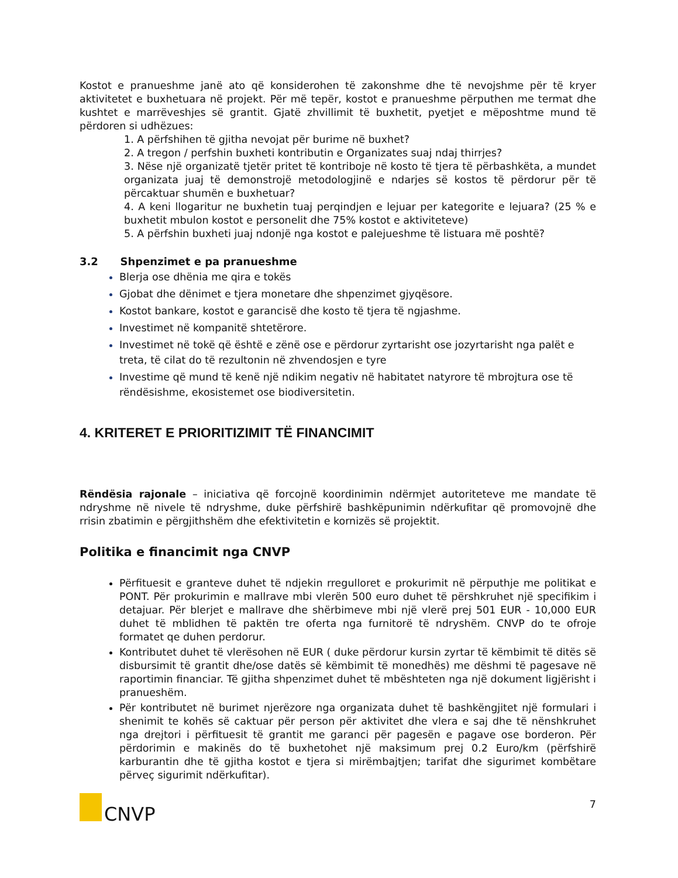Kostot e pranueshme janë ato që konsiderohen të zakonshme dhe të nevojshme për të kryer aktivitetet e buxhetuara në projekt. Për më tepër, kostot e pranueshme përputhen me termat dhe kushtet e marrëveshjes së grantit. Gjatë zhvillimit të buxhetit, pyetjet e mëposhtme mund të përdoren si udhëzues:
1. A përfshihen të gjitha nevojat për burime në buxhet?
2. A tregon / perfshin buxheti kontributin e Organizates suaj ndaj thirrjes?
3. Nëse një organizatë tjetër pritet të kontriboje në kosto të tjera të përbashkëta, a mundet organizata juaj të demonstrojë metodologjinë e ndarjes së kostos të përdorur për të përcaktuar shumën e buxhetuar?
4. A keni llogaritur ne buxhetin tuaj perqindjen e lejuar per kategorite e lejuara? (25 % e buxhetit mbulon kostot e personelit dhe 75% kostot e aktiviteteve)
5. A përfshin buxheti juaj ndonjë nga kostot e palejueshme të listuara më poshtë?
3.2 Shpenzimet e pa pranueshme
Blerja ose dhënia me qira e tokës
Gjobat dhe dënimet e tjera monetare dhe shpenzimet gjyqësore.
Kostot bankare, kostot e garancisë dhe kosto të tjera të ngjashme.
Investimet në kompanitë shtetërore.
Investimet në tokë që është e zënë ose e përdorur zyrtarisht ose jozyrtarisht nga palët e treta, të cilat do të rezultonin në zhvendosjen e tyre
Investime që mund të kenë një ndikim negativ në habitatet natyrore të mbrojtura ose të rëndësishme, ekosistemet ose biodiversitetin.
4. KRITERET E PRIORITIZIMIT TË FINANCIMIT
Rëndësia rajonale – iniciativa që forcojnë koordinimin ndërmjet autoriteteve me mandate të ndryshme në nivele të ndryshme, duke përfshirë bashkëpunimin ndërkufitar që promovojnë dhe rrisin zbatimin e përgjithshëm dhe efektivitetin e kornizës së projektit.
Politika e financimit nga CNVP
Përfituesit e granteve duhet të ndjekin rregulloret e prokurimit në përputhje me politikat e PONT. Për prokurimin e mallrave mbi vlerën 500 euro duhet të përshkruhet një specifikim i detajuar. Për blerjet e mallrave dhe shërbimeve mbi një vlerë prej 501 EUR - 10,000 EUR duhet të mblidhen të paktën tre oferta nga furnitorë të ndryshëm. CNVP do te ofroje formatet qe duhen perdorur.
Kontributet duhet të vlerësohen në EUR ( duke përdorur kursin zyrtar të këmbimit të ditës së disbursimit të grantit dhe/ose datës së këmbimit të monedhës) me dëshmi të pagesave në raportimin financiar. Të gjitha shpenzimet duhet të mbështeten nga një dokument ligjërisht i pranueshëm.
Për kontributet në burimet njerëzore nga organizata duhet të bashkëngjitet një formulari i shenimit te kohës së caktuar për person për aktivitet dhe vlera e saj dhe të nënshkruhet nga drejtori i përfituesit të grantit me garanci për pagesën e pagave ose borderon. Për përdorimin e makinës do të buxhetohet një maksimum prej 0.2 Euro/km (përfshirë karburantin dhe të gjitha kostot e tjera si mirëmbajtjen; tarifat dhe sigurimet kombëtare përveç sigurimit ndërkufitar).
CNVP
7